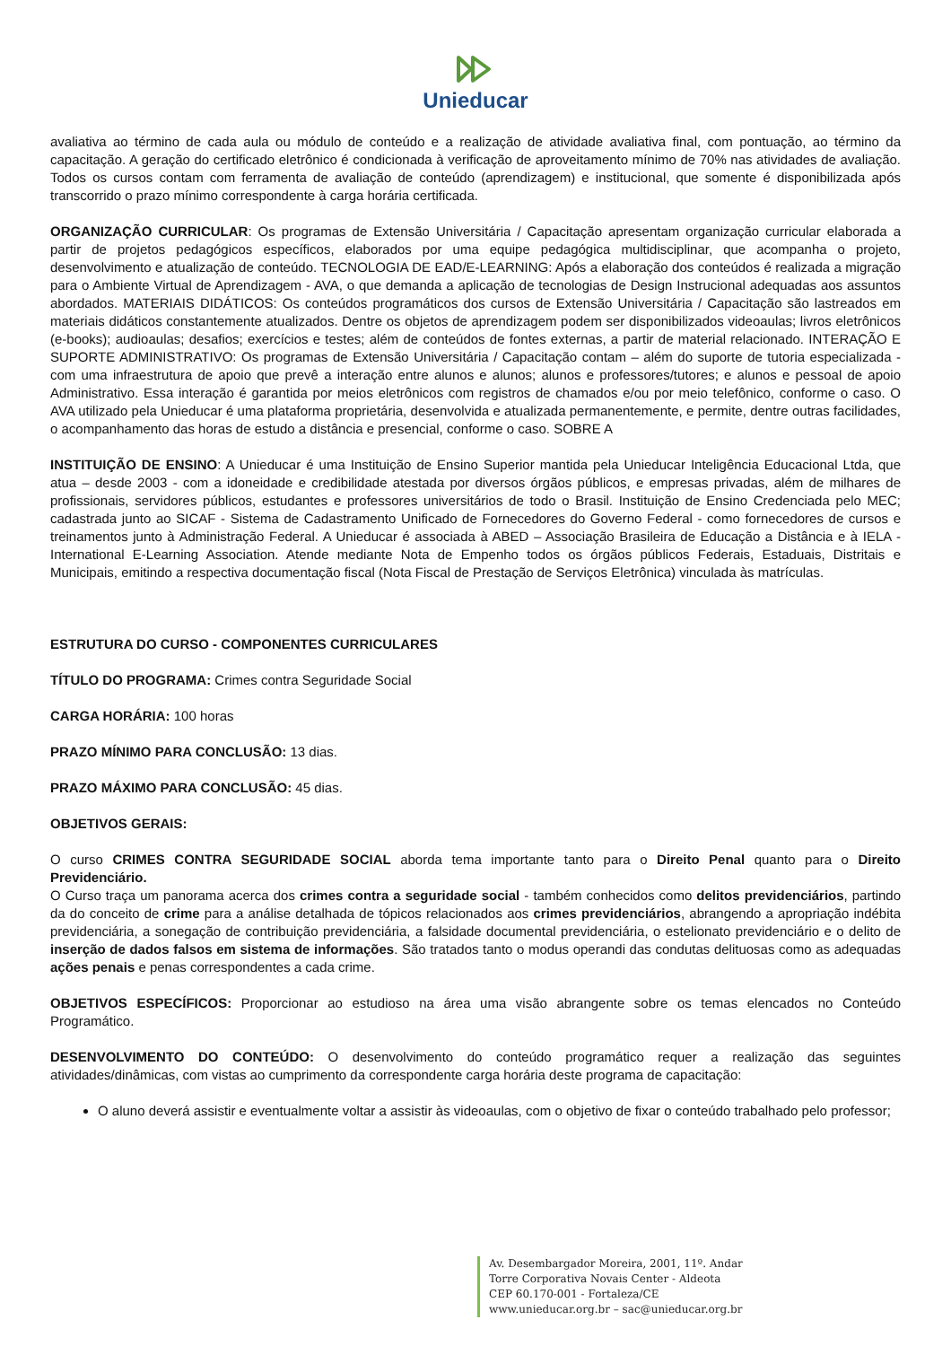Unieducar
avaliativa ao término de cada aula ou módulo de conteúdo e a realização de atividade avaliativa final, com pontuação, ao término da capacitação. A geração do certificado eletrônico é condicionada à verificação de aproveitamento mínimo de 70% nas atividades de avaliação. Todos os cursos contam com ferramenta de avaliação de conteúdo (aprendizagem) e institucional, que somente é disponibilizada após transcorrido o prazo mínimo correspondente à carga horária certificada.
ORGANIZAÇÃO CURRICULAR: Os programas de Extensão Universitária / Capacitação apresentam organização curricular elaborada a partir de projetos pedagógicos específicos, elaborados por uma equipe pedagógica multidisciplinar, que acompanha o projeto, desenvolvimento e atualização de conteúdo. TECNOLOGIA DE EAD/E-LEARNING: Após a elaboração dos conteúdos é realizada a migração para o Ambiente Virtual de Aprendizagem - AVA, o que demanda a aplicação de tecnologias de Design Instrucional adequadas aos assuntos abordados. MATERIAIS DIDÁTICOS: Os conteúdos programáticos dos cursos de Extensão Universitária / Capacitação são lastreados em materiais didáticos constantemente atualizados. Dentre os objetos de aprendizagem podem ser disponibilizados videoaulas; livros eletrônicos (e-books); audioaulas; desafios; exercícios e testes; além de conteúdos de fontes externas, a partir de material relacionado. INTERAÇÃO E SUPORTE ADMINISTRATIVO: Os programas de Extensão Universitária / Capacitação contam – além do suporte de tutoria especializada - com uma infraestrutura de apoio que prevê a interação entre alunos e alunos; alunos e professores/tutores; e alunos e pessoal de apoio Administrativo. Essa interação é garantida por meios eletrônicos com registros de chamados e/ou por meio telefônico, conforme o caso. O AVA utilizado pela Unieducar é uma plataforma proprietária, desenvolvida e atualizada permanentemente, e permite, dentre outras facilidades, o acompanhamento das horas de estudo a distância e presencial, conforme o caso. SOBRE A
INSTITUIÇÃO DE ENSINO: A Unieducar é uma Instituição de Ensino Superior mantida pela Unieducar Inteligência Educacional Ltda, que atua – desde 2003 - com a idoneidade e credibilidade atestada por diversos órgãos públicos, e empresas privadas, além de milhares de profissionais, servidores públicos, estudantes e professores universitários de todo o Brasil. Instituição de Ensino Credenciada pelo MEC; cadastrada junto ao SICAF - Sistema de Cadastramento Unificado de Fornecedores do Governo Federal - como fornecedores de cursos e treinamentos junto à Administração Federal. A Unieducar é associada à ABED – Associação Brasileira de Educação a Distância e à IELA - International E-Learning Association. Atende mediante Nota de Empenho todos os órgãos públicos Federais, Estaduais, Distritais e Municipais, emitindo a respectiva documentação fiscal (Nota Fiscal de Prestação de Serviços Eletrônica) vinculada às matrículas.
ESTRUTURA DO CURSO - COMPONENTES CURRICULARES
TÍTULO DO PROGRAMA: Crimes contra Seguridade Social
CARGA HORÁRIA: 100 horas
PRAZO MÍNIMO PARA CONCLUSÃO: 13 dias.
PRAZO MÁXIMO PARA CONCLUSÃO: 45 dias.
OBJETIVOS GERAIS:
O curso CRIMES CONTRA SEGURIDADE SOCIAL aborda tema importante tanto para o Direito Penal quanto para o Direito Previdenciário.
O Curso traça um panorama acerca dos crimes contra a seguridade social - também conhecidos como delitos previdenciários, partindo da do conceito de crime para a análise detalhada de tópicos relacionados aos crimes previdenciários, abrangendo a apropriação indébita previdenciária, a sonegação de contribuição previdenciária, a falsidade documental previdenciária, o estelionato previdenciário e o delito de inserção de dados falsos em sistema de informações. São tratados tanto o modus operandi das condutas delituosas como as adequadas ações penais e penas correspondentes a cada crime.
OBJETIVOS ESPECÍFICOS: Proporcionar ao estudioso na área uma visão abrangente sobre os temas elencados no Conteúdo Programático.
DESENVOLVIMENTO DO CONTEÚDO: O desenvolvimento do conteúdo programático requer a realização das seguintes atividades/dinâmicas, com vistas ao cumprimento da correspondente carga horária deste programa de capacitação:
O aluno deverá assistir e eventualmente voltar a assistir às videoaulas, com o objetivo de fixar o conteúdo trabalhado pelo professor;
Av. Desembargador Moreira, 2001, 11º. Andar
Torre Corporativa Novais Center - Aldeota
CEP 60.170-001 - Fortaleza/CE
www.unieducar.org.br – sac@unieducar.org.br